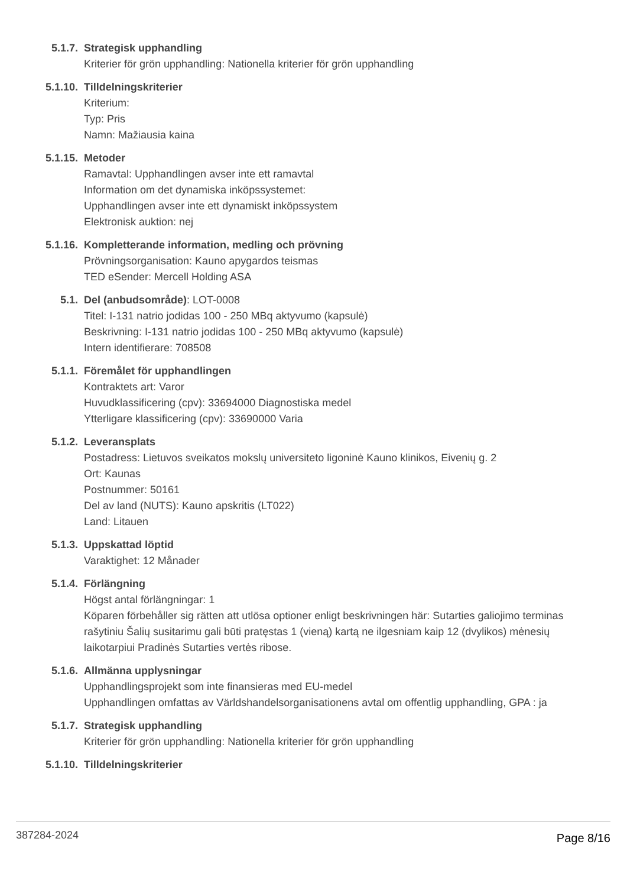5.1.7. Strategisk upphandling
Kriterier för grön upphandling: Nationella kriterier för grön upphandling
5.1.10. Tilldelningskriterier
Kriterium:
Typ: Pris
Namn: Mažiausia kaina
5.1.15. Metoder
Ramavtal: Upphandlingen avser inte ett ramavtal
Information om det dynamiska inköpssystemet:
Upphandlingen avser inte ett dynamiskt inköpssystem
Elektronisk auktion: nej
5.1.16. Kompletterande information, medling och prövning
Prövningsorganisation: Kauno apygardos teismas
TED eSender: Mercell Holding ASA
5.1. Del (anbudsområde): LOT-0008
Titel: I-131 natrio jodidas 100 - 250 MBq aktyvumo (kapsulė)
Beskrivning: I-131 natrio jodidas 100 - 250 MBq aktyvumo (kapsulė)
Intern identifierare: 708508
5.1.1. Föremålet för upphandlingen
Kontraktets art: Varor
Huvudklassificering (cpv): 33694000 Diagnostiska medel
Ytterligare klassificering (cpv): 33690000 Varia
5.1.2. Leveransplats
Postadress: Lietuvos sveikatos mokslų universiteto ligoninė Kauno klinikos, Eivenių g. 2
Ort: Kaunas
Postnummer: 50161
Del av land (NUTS): Kauno apskritis (LT022)
Land: Litauen
5.1.3. Uppskattad löptid
Varaktighet: 12 Månader
5.1.4. Förlängning
Högst antal förlängningar: 1
Köparen förbehåller sig rätten att utlösa optioner enligt beskrivningen här: Sutarties galiojimo terminas rašytiniu Šalių susitarimu gali būti pratęstas 1 (vieną) kartą ne ilgesniam kaip 12 (dvylikos) mėnesių laikotarpiui Pradinės Sutarties vertės ribose.
5.1.6. Allmänna upplysningar
Upphandlingsprojekt som inte finansieras med EU-medel
Upphandlingen omfattas av Världshandelsorganisationens avtal om offentlig upphandling, GPA : ja
5.1.7. Strategisk upphandling
Kriterier för grön upphandling: Nationella kriterier för grön upphandling
5.1.10. Tilldelningskriterier
387284-2024 Page 8/16